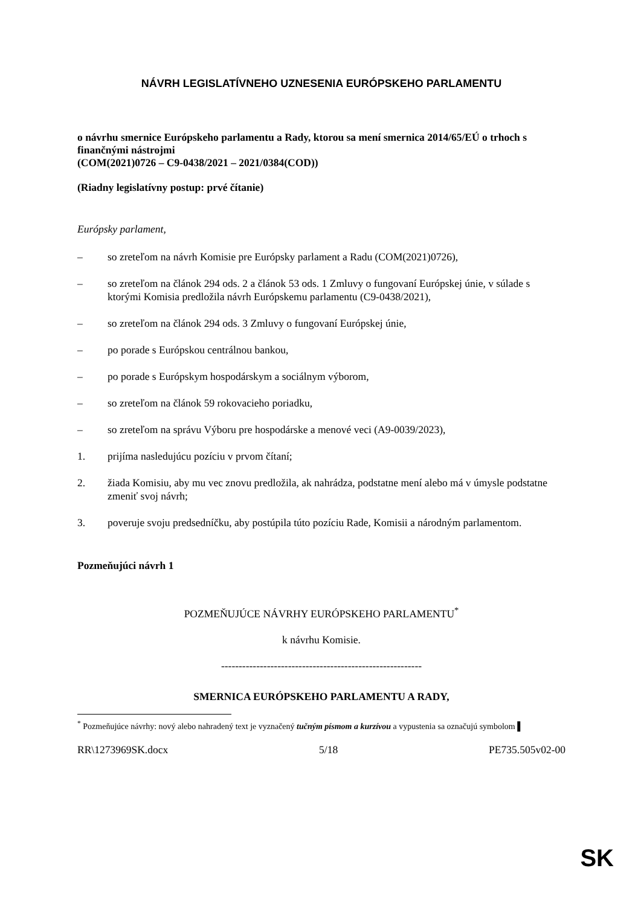NÁVRH LEGISLATÍVNEHO UZNESENIA EURÓPSKEHO PARLAMENTU
o návrhu smernice Európskeho parlamentu a Rady, ktorou sa mení smernica 2014/65/EÚ o trhoch s finančnými nástrojmi
(COM(2021)0726 – C9-0438/2021 – 2021/0384(COD))
(Riadny legislatívny postup: prvé čítanie)
Európsky parlament,
– so zreteľom na návrh Komisie pre Európsky parlament a Radu (COM(2021)0726),
– so zreteľom na článok 294 ods. 2 a článok 53 ods. 1 Zmluvy o fungovaní Európskej únie, v súlade s ktorými Komisia predložila návrh Európskemu parlamentu (C9-0438/2021),
– so zreteľom na článok 294 ods. 3 Zmluvy o fungovaní Európskej únie,
– po porade s Európskou centrálnou bankou,
– po porade s Európskym hospodárskym a sociálnym výborom,
– so zreteľom na článok 59 rokovacieho poriadku,
– so zreteľom na správu Výboru pre hospodárske a menové veci (A9-0039/2023),
1. prijíma nasledujúcu pozíciu v prvom čítaní;
2. žiada Komisiu, aby mu vec znovu predložila, ak nahrádza, podstatne mení alebo má v úmysle podstatne zmeniť svoj návrh;
3. poveruje svoju predsedníčku, aby postúpila túto pozíciu Rade, Komisii a národným parlamentom.
Pozmeňujúci návrh 1
POZMEŇUJÚCE NÁVRHY EURÓPSKEHO PARLAMENTU<sup>*</sup>
k návrhu Komisie.
---------------------------------------------------------
SMERNICA EURÓPSKEHO PARLAMENTU A RADY,
<sup>*</sup> Pozmeňujúce návrhy: nový alebo nahradený text je vyznačený tučným písmom a kurzívou a vypustenia sa označujú symbolom ▌
RR\1273969SK.docx 5/18 PE735.505v02-00
SK